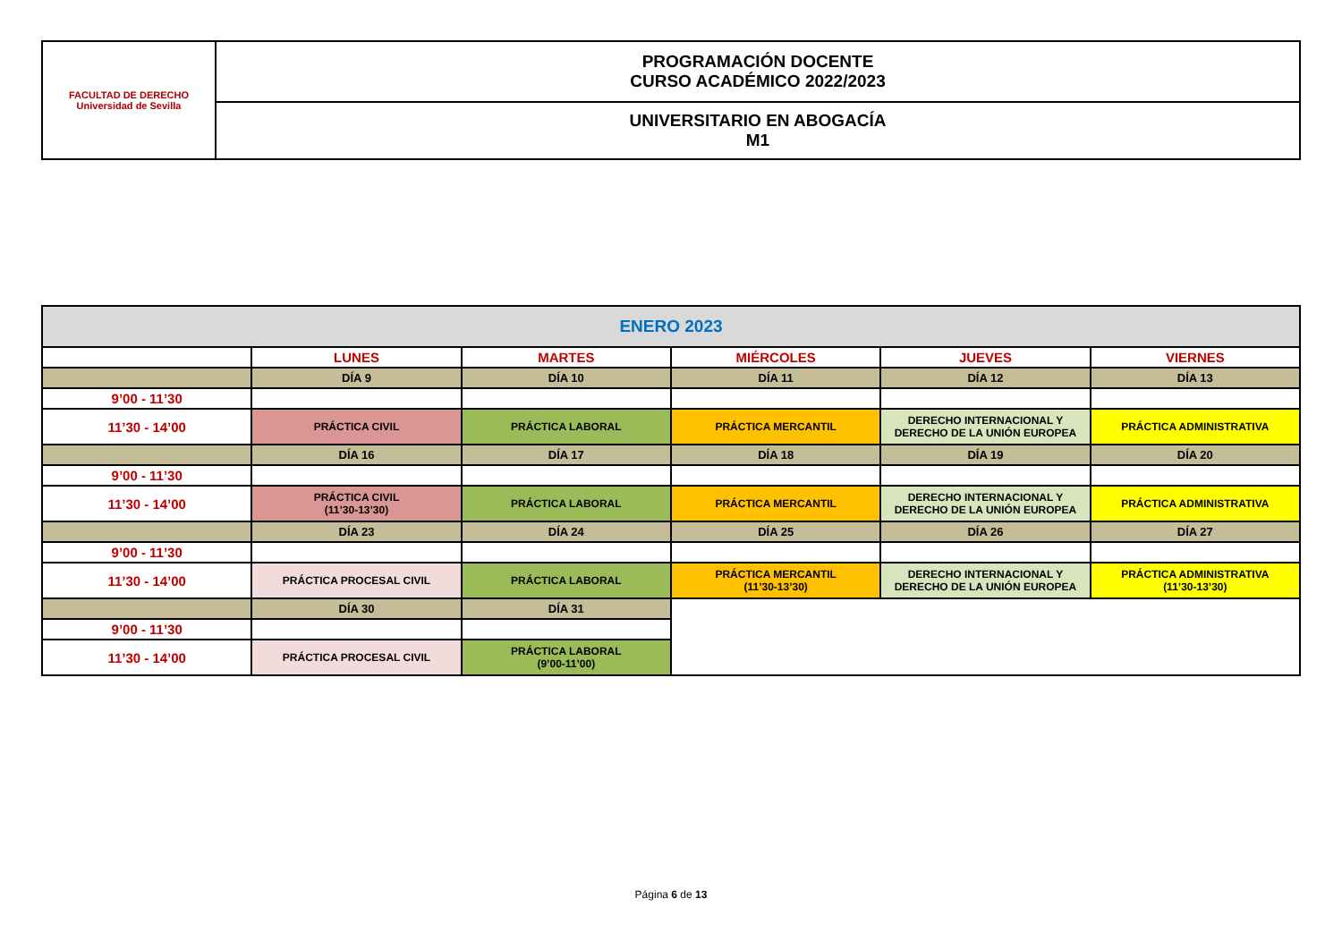| FACULTAD DE DERECHO Universidad de Sevilla | PROGRAMACIÓN DOCENTE CURSO ACADÉMICO 2022/2023 |
| | UNIVERSITARIO EN ABOGACÍA M1 |
| ENERO 2023 | | | | | |
| --- | --- | --- | --- | --- | --- |
| | LUNES | MARTES | MIÉRCOLES | JUEVES | VIERNES |
| | DÍA 9 | DÍA 10 | DÍA 11 | DÍA 12 | DÍA 13 |
| 9’00 - 11’30 | | | | | |
| 11’30 - 14’00 | PRÁCTICA CIVIL | PRÁCTICA LABORAL | PRÁCTICA MERCANTIL | DERECHO INTERNACIONAL Y DERECHO DE LA UNIÓN EUROPEA | PRÁCTICA ADMINISTRATIVA |
| | DÍA 16 | DÍA 17 | DÍA 18 | DÍA 19 | DÍA 20 |
| 9’00 - 11’30 | | | | | |
| 11’30 - 14’00 | PRÁCTICA CIVIL (11’30-13’30) | PRÁCTICA LABORAL | PRÁCTICA MERCANTIL | DERECHO INTERNACIONAL Y DERECHO DE LA UNIÓN EUROPEA | PRÁCTICA ADMINISTRATIVA |
| | DÍA 23 | DÍA 24 | DÍA 25 | DÍA 26 | DÍA 27 |
| 9’00 - 11’30 | | | | | |
| 11’30 - 14’00 | PRÁCTICA PROCESAL CIVIL | PRÁCTICA LABORAL | PRÁCTICA MERCANTIL (11’30-13’30) | DERECHO INTERNACIONAL Y DERECHO DE LA UNIÓN EUROPEA | PRÁCTICA ADMINISTRATIVA (11’30-13’30) |
| | DÍA 30 | DÍA 31 | | | |
| 9’00 - 11’30 | | | | | |
| 11’30 - 14’00 | PRÁCTICA PROCESAL CIVIL | PRÁCTICA LABORAL (9’00-11’00) | | | |
Página 6 de 13